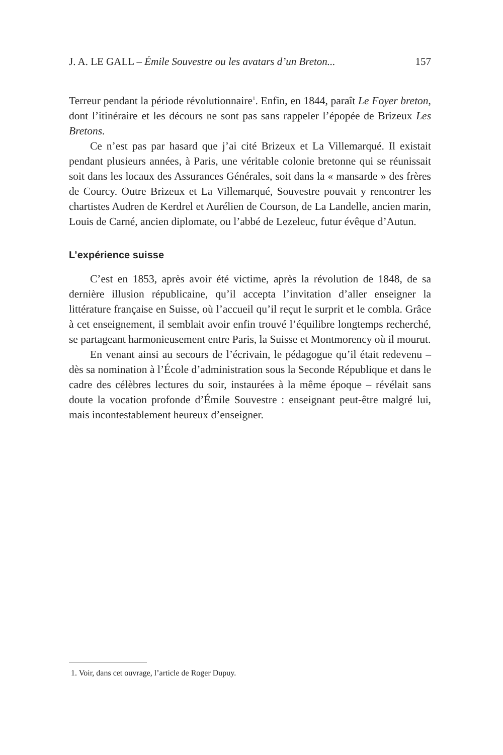J. A. LE GALL – Émile Souvestre ou les avatars d’un Breton... 157
Terreur pendant la période révolutionnaire<sup>1</sup>. Enfin, en 1844, paraît Le Foyer breton, dont l’itinéraire et les décours ne sont pas sans rappeler l’épopée de Brizeux Les Bretons.
Ce n’est pas par hasard que j’ai cité Brizeux et La Villemarqué. Il existait pendant plusieurs années, à Paris, une véritable colonie bretonne qui se réunissait soit dans les locaux des Assurances Générales, soit dans la « mansarde » des frères de Courcy. Outre Brizeux et La Villemarqué, Souvestre pouvait y rencontrer les chartistes Audren de Kerdrel et Aurélien de Courson, de La Landelle, ancien marin, Louis de Carné, ancien diplomate, ou l’abbé de Lezeleuc, futur évêque d’Autun.
L’expérience suisse
C’est en 1853, après avoir été victime, après la révolution de 1848, de sa dernière illusion républicaine, qu’il accepta l’invitation d’aller enseigner la littérature française en Suisse, où l’accueil qu’il reçut le surprit et le combla. Grâce à cet enseignement, il semblait avoir enfin trouvé l’équilibre longtemps recherché, se partageant harmonieusement entre Paris, la Suisse et Montmorency où il mourut.
En venant ainsi au secours de l’écrivain, le pédagogue qu’il était redevenu – dès sa nomination à l’École d’administration sous la Seconde République et dans le cadre des célèbres lectures du soir, instaurées à la même époque – révélait sans doute la vocation profonde d’Émile Souvestre : enseignant peut-être malgré lui, mais incontestablement heureux d’enseigner.
1. Voir, dans cet ouvrage, l’article de Roger Dupuy.